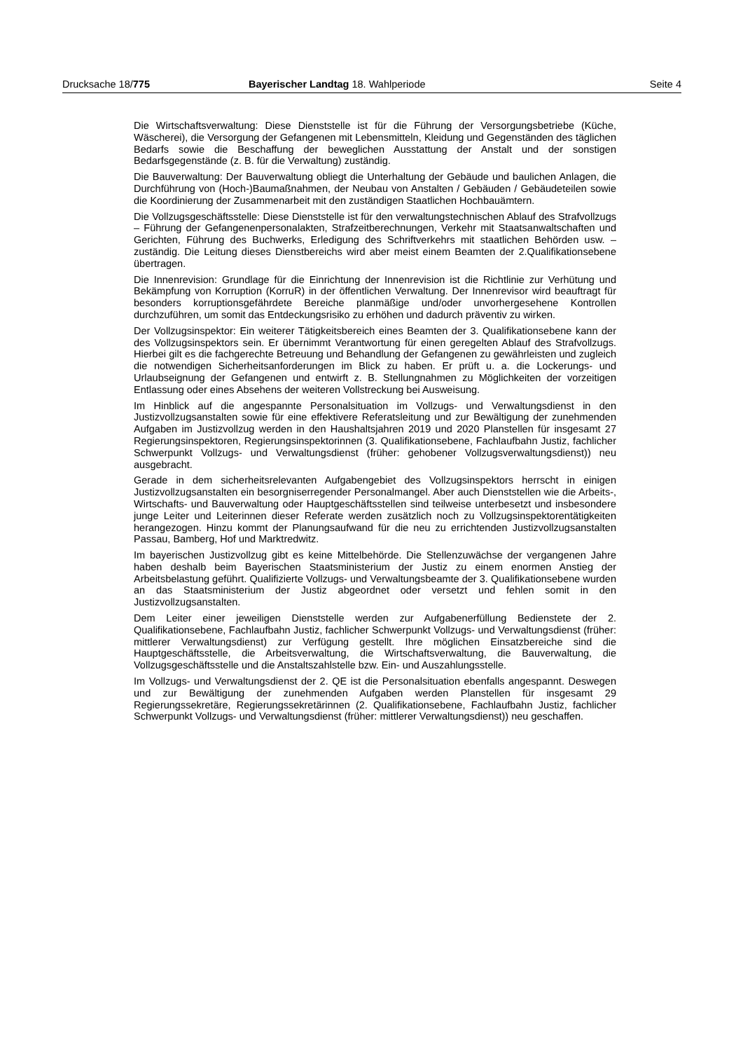Drucksache 18/775 Bayerischer Landtag 18. Wahlperiode
Seite 4
Die Wirtschaftsverwaltung: Diese Dienststelle ist für die Führung der Versorgungsbetriebe (Küche, Wäscherei), die Versorgung der Gefangenen mit Lebensmitteln, Kleidung und Gegenständen des täglichen Bedarfs sowie die Beschaffung der beweglichen Ausstattung der Anstalt und der sonstigen Bedarfsgegenstände (z. B. für die Verwaltung) zuständig.
Die Bauverwaltung: Der Bauverwaltung obliegt die Unterhaltung der Gebäude und baulichen Anlagen, die Durchführung von (Hoch-)Baumaßnahmen, der Neubau von Anstalten / Gebäuden / Gebäudeteilen sowie die Koordinierung der Zusammenarbeit mit den zuständigen Staatlichen Hochbauämtern.
Die Vollzugsgeschäftsstelle: Diese Dienststelle ist für den verwaltungstechnischen Ablauf des Strafvollzugs – Führung der Gefangenenpersonalakten, Strafzeitberechnungen, Verkehr mit Staatsanwaltschaften und Gerichten, Führung des Buchwerks, Erledigung des Schriftverkehrs mit staatlichen Behörden usw. – zuständig. Die Leitung dieses Dienstbereichs wird aber meist einem Beamten der 2.Qualifikationsebene übertragen.
Die Innenrevision: Grundlage für die Einrichtung der Innenrevision ist die Richtlinie zur Verhütung und Bekämpfung von Korruption (KorruR) in der öffentlichen Verwaltung. Der Innenrevisor wird beauftragt für besonders korruptionsgefährdete Bereiche planmäßige und/oder unvorhergesehene Kontrollen durchzuführen, um somit das Entdeckungsrisiko zu erhöhen und dadurch präventiv zu wirken.
Der Vollzugsinspektor: Ein weiterer Tätigkeitsbereich eines Beamten der 3. Qualifikationsebene kann der des Vollzugsinspektors sein. Er übernimmt Verantwortung für einen geregelten Ablauf des Strafvollzugs. Hierbei gilt es die fachgerechte Betreuung und Behandlung der Gefangenen zu gewährleisten und zugleich die notwendigen Sicherheitsanforderungen im Blick zu haben. Er prüft u. a. die Lockerungs- und Urlaubseignung der Gefangenen und entwirft z. B. Stellungnahmen zu Möglichkeiten der vorzeitigen Entlassung oder eines Absehens der weiteren Vollstreckung bei Ausweisung.
Im Hinblick auf die angespannte Personalsituation im Vollzugs- und Verwaltungsdienst in den Justizvollzugsanstalten sowie für eine effektivere Referatsleitung und zur Bewältigung der zunehmenden Aufgaben im Justizvollzug werden in den Haushaltsjahren 2019 und 2020 Planstellen für insgesamt 27 Regierungsinspektoren, Regierungsinspektorinnen (3. Qualifikationsebene, Fachlaufbahn Justiz, fachlicher Schwerpunkt Vollzugs- und Verwaltungsdienst (früher: gehobener Vollzugsverwaltungsdienst)) neu ausgebracht.
Gerade in dem sicherheitsrelevanten Aufgabengebiet des Vollzugsinspektors herrscht in einigen Justizvollzugsanstalten ein besorgniserregender Personalmangel. Aber auch Dienststellen wie die Arbeits-, Wirtschafts- und Bauverwaltung oder Hauptgeschäftsstellen sind teilweise unterbesetzt und insbesondere junge Leiter und Leiterinnen dieser Referate werden zusätzlich noch zu Vollzugsinspektorentätigkeiten herangezogen. Hinzu kommt der Planungsaufwand für die neu zu errichtenden Justizvollzugsanstalten Passau, Bamberg, Hof und Marktredwitz.
Im bayerischen Justizvollzug gibt es keine Mittelbehörde. Die Stellenzuwächse der vergangenen Jahre haben deshalb beim Bayerischen Staatsministerium der Justiz zu einem enormen Anstieg der Arbeitsbelastung geführt. Qualifizierte Vollzugs- und Verwaltungsbeamte der 3. Qualifikationsebene wurden an das Staatsministerium der Justiz abgeordnet oder versetzt und fehlen somit in den Justizvollzugsanstalten.
Dem Leiter einer jeweiligen Dienststelle werden zur Aufgabenerfüllung Bedienstete der 2. Qualifikationsebene, Fachlaufbahn Justiz, fachlicher Schwerpunkt Vollzugs- und Verwaltungsdienst (früher: mittlerer Verwaltungsdienst) zur Verfügung gestellt. Ihre möglichen Einsatzbereiche sind die Hauptgeschäftsstelle, die Arbeitsverwaltung, die Wirtschaftsverwaltung, die Bauverwaltung, die Vollzugsgeschäftsstelle und die Anstaltszahlstelle bzw. Ein- und Auszahlungsstelle.
Im Vollzugs- und Verwaltungsdienst der 2. QE ist die Personalsituation ebenfalls angespannt. Deswegen und zur Bewältigung der zunehmenden Aufgaben werden Planstellen für insgesamt 29 Regierungssekretäre, Regierungssekretärinnen (2. Qualifikationsebene, Fachlaufbahn Justiz, fachlicher Schwerpunkt Vollzugs- und Verwaltungsdienst (früher: mittlerer Verwaltungsdienst)) neu geschaffen.